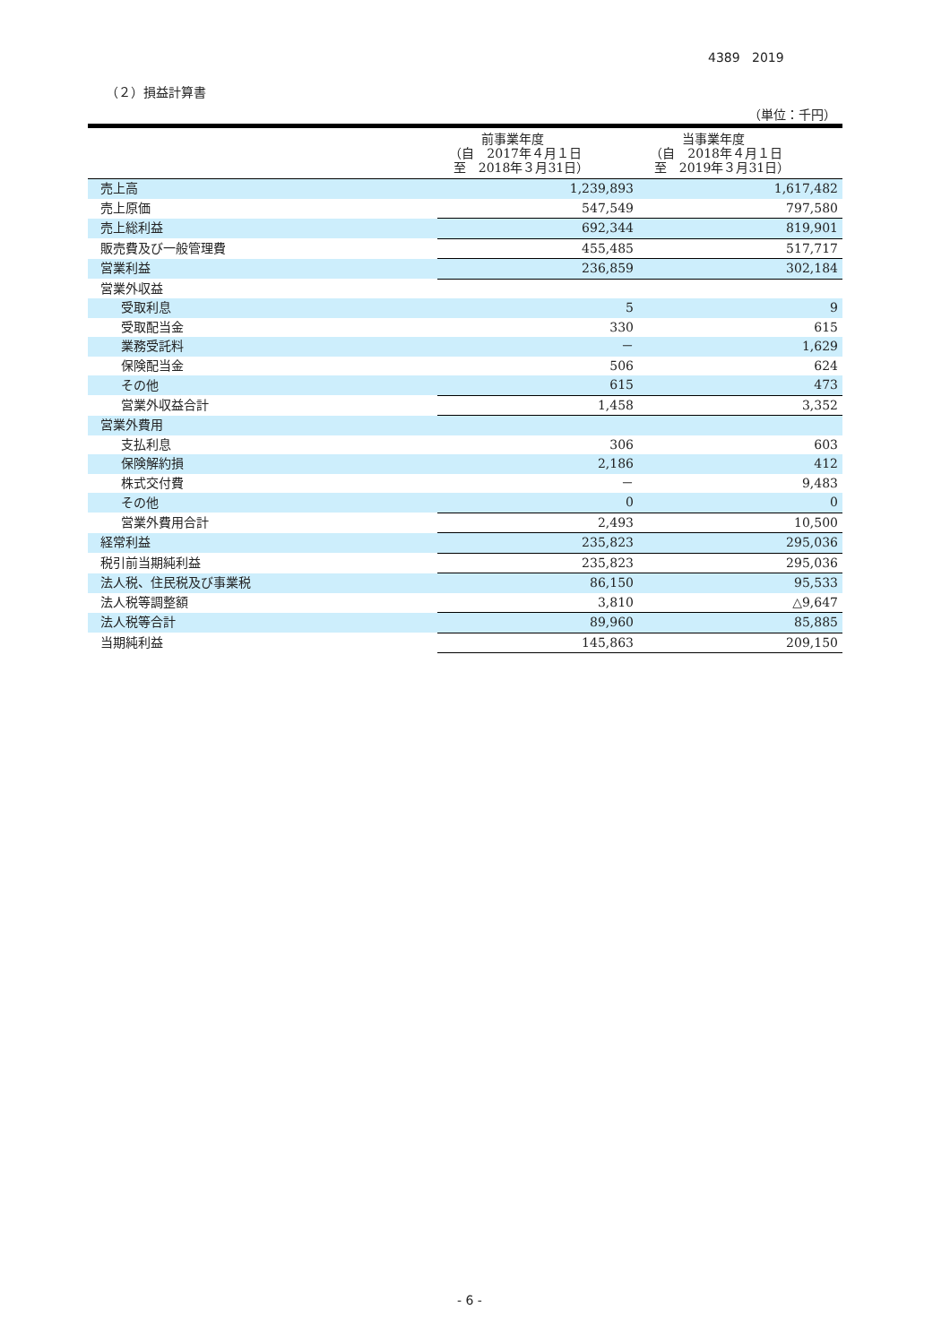4389 2019
（２）損益計算書
（単位：千円）
| | 前事業年度 （自 2017年４月１日 至 2018年３月31日） | 当事業年度 （自 2018年４月１日 至 2019年３月31日） |
| --- | --- | --- |
| 売上高 | 1,239,893 | 1,617,482 |
| 売上原価 | 547,549 | 797,580 |
| 売上総利益 | 692,344 | 819,901 |
| 販売費及び一般管理費 | 455,485 | 517,717 |
| 営業利益 | 236,859 | 302,184 |
| 営業外収益 | | |
| 受取利息 | 5 | 9 |
| 受取配当金 | 330 | 615 |
| 業務受託料 | － | 1,629 |
| 保険配当金 | 506 | 624 |
| その他 | 615 | 473 |
| 営業外収益合計 | 1,458 | 3,352 |
| 営業外費用 | | |
| 支払利息 | 306 | 603 |
| 保険解約損 | 2,186 | 412 |
| 株式交付費 | － | 9,483 |
| その他 | 0 | 0 |
| 営業外費用合計 | 2,493 | 10,500 |
| 経常利益 | 235,823 | 295,036 |
| 税引前当期純利益 | 235,823 | 295,036 |
| 法人税、住民税及び事業税 | 86,150 | 95,533 |
| 法人税等調整額 | 3,810 | △9,647 |
| 法人税等合計 | 89,960 | 85,885 |
| 当期純利益 | 145,863 | 209,150 |
- 6 -